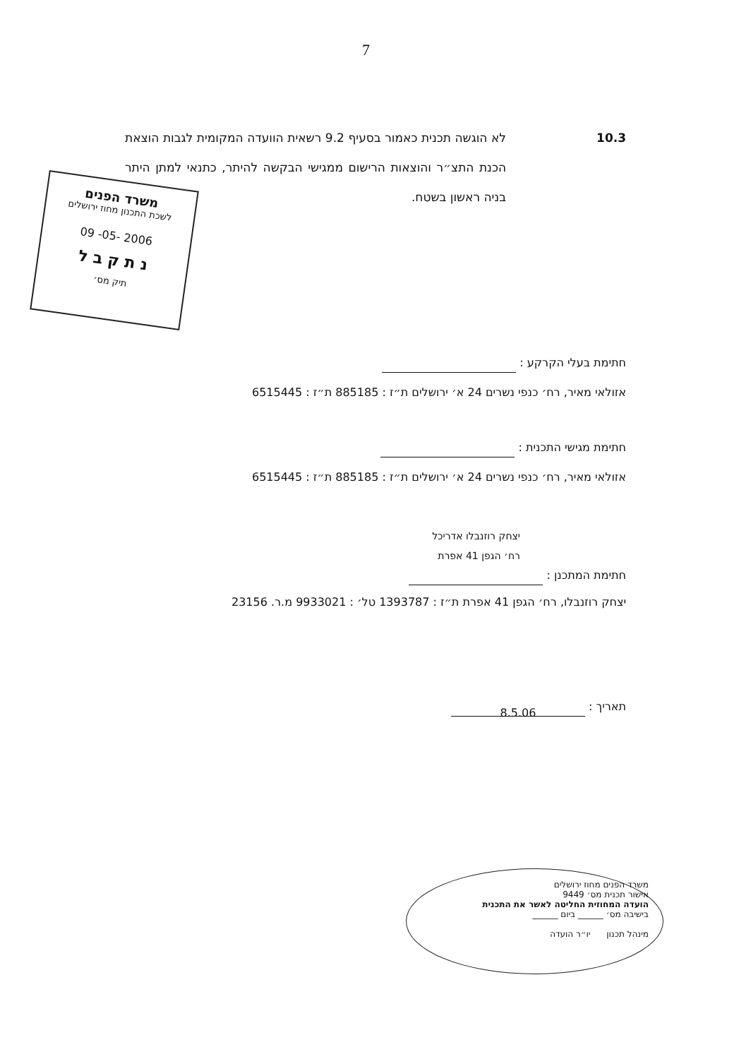7
10.3 לא הוגשה תכנית כאמור בסעיף 9.2 רשאית הוועדה המקומית לגבות הוצאת הכנת התצ״ר והוצאות הרישום ממגישי הבקשה להיתר, כתנאי למתן היתר בניה ראשון בשטח.
חתימת בעלי הקרקע :
אזולאי מאיר, רח׳ כנפי נשרים 24 א׳ ירושלים ת״ז : 885185 ת״ז : 6515445
חתימת מגישי התכנית :
אזולאי מאיר, רח׳ כנפי נשרים 24 א׳ ירושלים ת״ז : 885185 ת״ז : 6515445
יצחק רוזנבלו אדריכל
רח׳ הגפן 41 אפרת
חתימת המתכנן :
יצחק רוזנבלו, רח׳ הגפן 41 אפרת ת״ז : 1393787 טל׳ : 9933021 מ.ר. 23156
תאריך : 8.5.06
משרד הפנים
לשכת התכנון מחוז ירושלים
09 -05- 2006
נ ת ק ב ל
תיק מס׳
משרד הפנים מחוז ירושלים
אישור תכנית מס׳ 9449
הועדה המחוזית החליטה לאשר את התכנית
בישיבה מס׳ ______ ביום ______
מינהל תכנון יו״ר הועדה